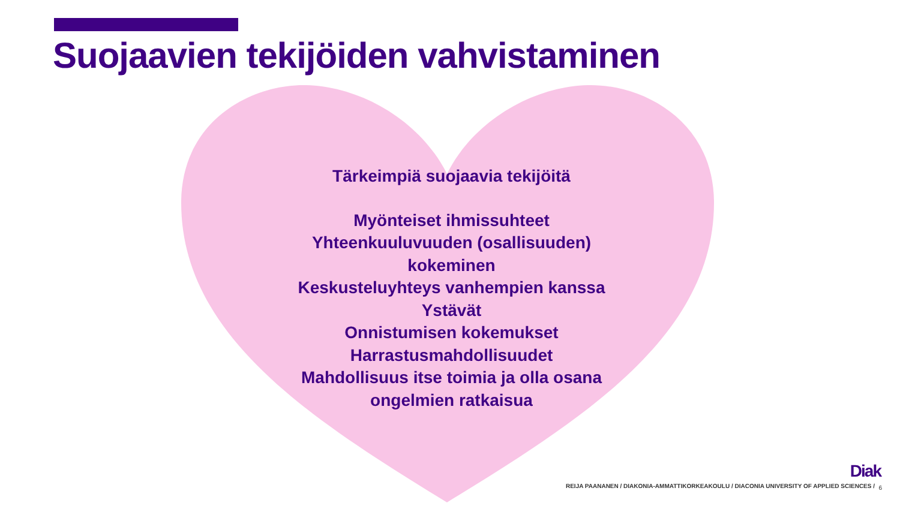Suojaavien tekijöiden vahvistaminen
Tärkeimpiä suojaavia tekijöitä
Myönteiset ihmissuhteet
Yhteenkuuluvuuden (osallisuuden) kokeminen
Keskusteluyhteys vanhempien kanssa
Ystävät
Onnistumisen kokemukset
Harrastusmahdollisuudet
Mahdollisuus itse toimia ja olla osana ongelmien ratkaisua
Diak
REIJA PAANANEN / DIAKONIA-AMMATTIKORKEAKOULU / DIACONIA UNIVERSITY OF APPLIED SCIENCES /
6